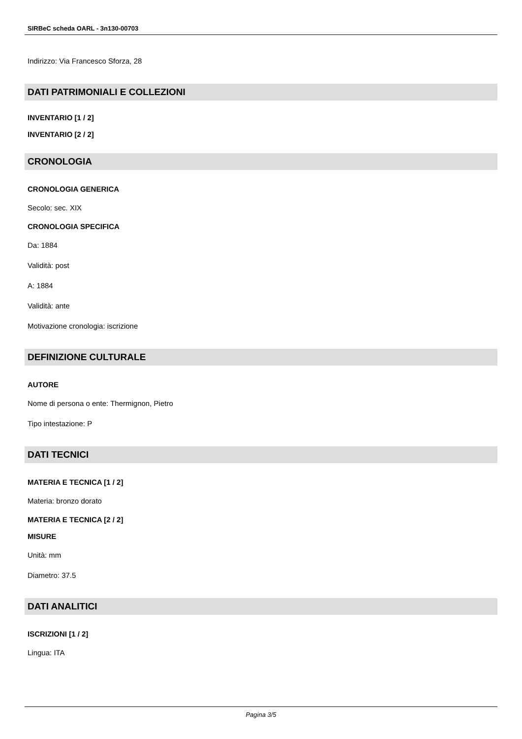SIRBeC scheda OARL - 3n130-00703
Indirizzo: Via Francesco Sforza, 28
DATI PATRIMONIALI E COLLEZIONI
INVENTARIO [1 / 2]
INVENTARIO [2 / 2]
CRONOLOGIA
CRONOLOGIA GENERICA
Secolo: sec. XIX
CRONOLOGIA SPECIFICA
Da: 1884
Validità: post
A: 1884
Validità: ante
Motivazione cronologia: iscrizione
DEFINIZIONE CULTURALE
AUTORE
Nome di persona o ente: Thermignon, Pietro
Tipo intestazione: P
DATI TECNICI
MATERIA E TECNICA [1 / 2]
Materia: bronzo dorato
MATERIA E TECNICA [2 / 2]
MISURE
Unità: mm
Diametro: 37.5
DATI ANALITICI
ISCRIZIONI [1 / 2]
Lingua: ITA
Pagina 3/5